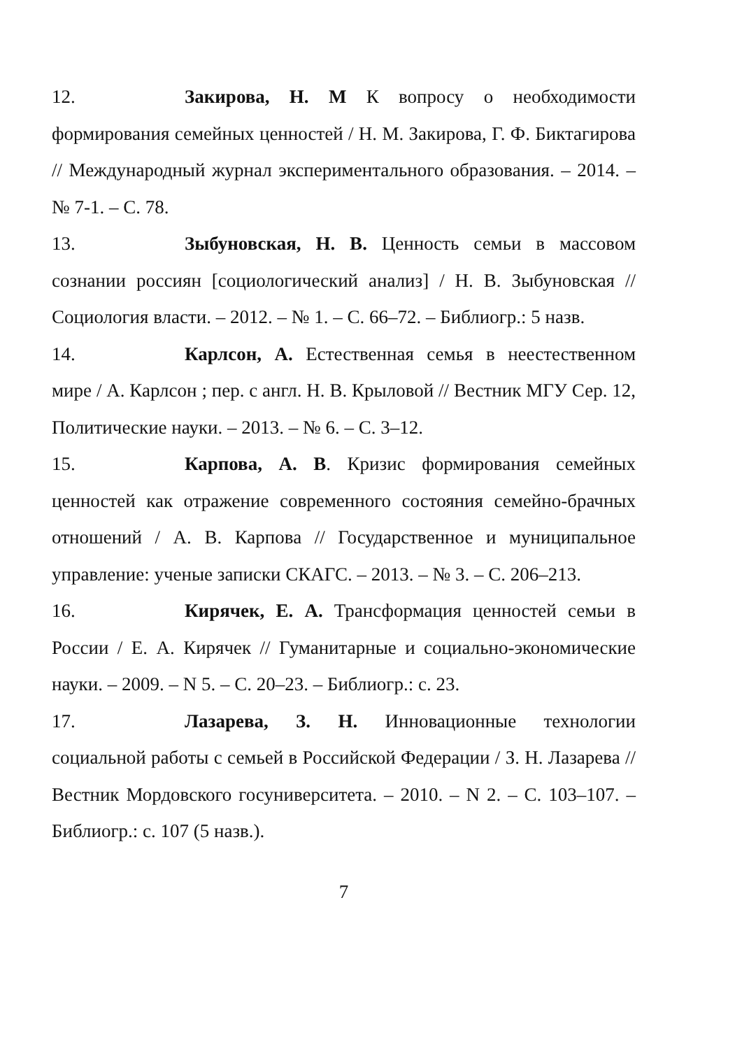12. Закирова, Н. М К вопросу о необходимости формирования семейных ценностей / Н. М. Закирова, Г. Ф. Биктагирова // Международный журнал экспериментального образования. – 2014. – № 7-1. – С. 78.
13. Зыбуновская, Н. В. Ценность семьи в массовом сознании россиян [социологический анализ] / Н. В. Зыбуновская // Социология власти. – 2012. – № 1. – С. 66–72. – Библиогр.: 5 назв.
14. Карлсон, А. Естественная семья в неестественном мире / А. Карлсон ; пер. с англ. Н. В. Крыловой // Вестник МГУ Сер. 12, Политические науки. – 2013. – № 6. – С. 3–12.
15. Карпова, А. В. Кризис формирования семейных ценностей как отражение современного состояния семейно-брачных отношений / А. В. Карпова // Государственное и муниципальное управление: ученые записки СКАГС. – 2013. – № 3. – С. 206–213.
16. Кирячек, Е. А. Трансформация ценностей семьи в России / Е. А. Кирячек // Гуманитарные и социально-экономические науки. – 2009. – N 5. – С. 20–23. – Библиогр.: с. 23.
17. Лазарева, З. Н. Инновационные технологии социальной работы с семьей в Российской Федерации / З. Н. Лазарева // Вестник Мордовского госуниверситета. – 2010. – N 2. – С. 103–107. – Библиогр.: с. 107 (5 назв.).
7